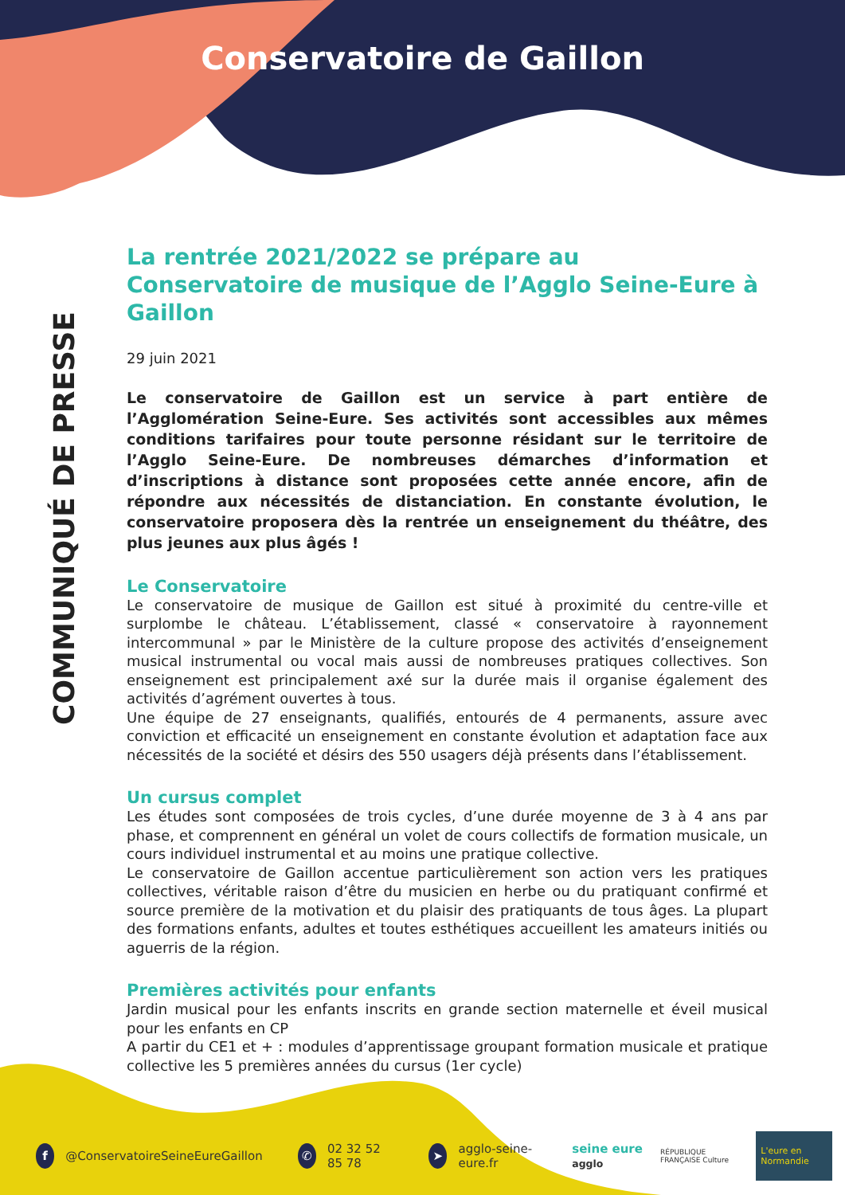Conservatoire de Gaillon
COMMUNIQUÉ DE PRESSE
La rentrée 2021/2022 se prépare au
Conservatoire de musique de l’Agglo Seine-Eure à Gaillon
29 juin 2021
Le conservatoire de Gaillon est un service à part entière de l’Agglomération Seine-Eure. Ses activités sont accessibles aux mêmes conditions tarifaires pour toute personne résidant sur le territoire de l’Agglo Seine-Eure. De nombreuses démarches d’information et d’inscriptions à distance sont proposées cette année encore, afin de répondre aux nécessités de distanciation. En constante évolution, le conservatoire proposera dès la rentrée un enseignement du théâtre, des plus jeunes aux plus âgés !
Le Conservatoire
Le conservatoire de musique de Gaillon est situé à proximité du centre-ville et surplombe le château. L’établissement, classé « conservatoire à rayonnement intercommunal » par le Ministère de la culture propose des activités d’enseignement musical instrumental ou vocal mais aussi de nombreuses pratiques collectives. Son enseignement est principalement axé sur la durée mais il organise également des activités d’agrément ouvertes à tous.
Une équipe de 27 enseignants, qualifiés, entourés de 4 permanents, assure avec conviction et efficacité un enseignement en constante évolution et adaptation face aux nécessités de la société et désirs des 550 usagers déjà présents dans l’établissement.
Un cursus complet
Les études sont composées de trois cycles, d’une durée moyenne de 3 à 4 ans par phase, et comprennent en général un volet de cours collectifs de formation musicale, un cours individuel instrumental et au moins une pratique collective.
Le conservatoire de Gaillon accentue particulièrement son action vers les pratiques collectives, véritable raison d’être du musicien en herbe ou du pratiquant confirmé et source première de la motivation et du plaisir des pratiquants de tous âges. La plupart des formations enfants, adultes et toutes esthétiques accueillent les amateurs initiés ou aguerris de la région.
Premières activités pour enfants
Jardin musical pour les enfants inscrits en grande section maternelle et éveil musical pour les enfants en CP
A partir du CE1 et + : modules d’apprentissage groupant formation musicale et pratique collective les 5 premières années du cursus (1er cycle)
f
@ConservatoireSeineEureGaillon
✆
02 32 52 85 78
➤
agglo-seine-eure.fr seine eure agglo RÉPUBLIQUE FRANÇAISE Culture L'eure en Normandie